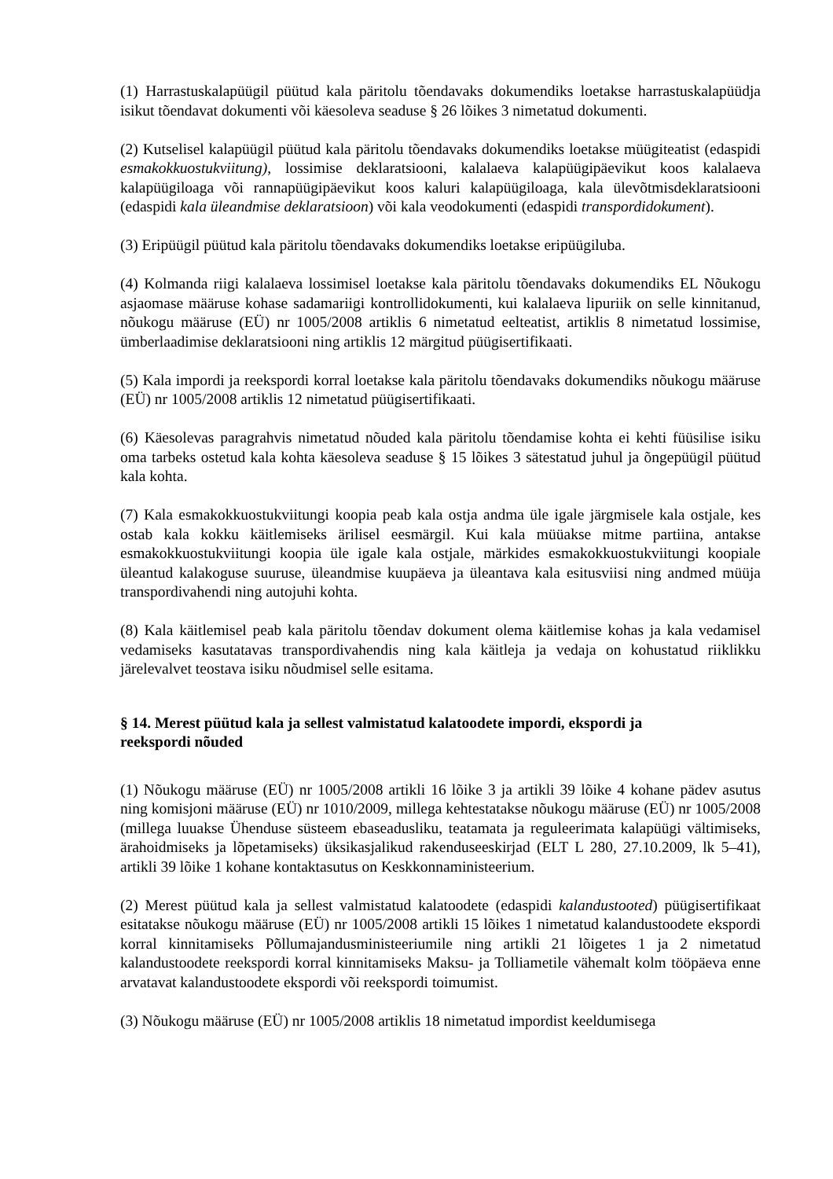(1) Harrastuskalapüügil püütud kala päritolu tõendavaks dokumendiks loetakse harrastuskalapüüdja isikut tõendavat dokumenti või käesoleva seaduse § 26 lõikes 3 nimetatud dokumenti.
(2) Kutselisel kalapüügil püütud kala päritolu tõendavaks dokumendiks loetakse müügiteatist (edaspidi esmakokkuostukviitung), lossimise deklaratsiooni, kalalaeva kalapüügipäevikut koos kalalaeva kalapüügiloaga või rannapüügipäevikut koos kaluri kalapüügiloaga, kala ülevõtmisdeklaratsiooni (edaspidi kala üleandmise deklaratsioon) või kala veodokumenti (edaspidi transpordidokument).
(3) Eripüügil püütud kala päritolu tõendavaks dokumendiks loetakse eripüügiluba.
(4) Kolmanda riigi kalalaeva lossimisel loetakse kala päritolu tõendavaks dokumendiks EL Nõukogu asjaomase määruse kohase sadamariigi kontrollidokumenti, kui kalalaeva lipuriik on selle kinnitanud, nõukogu määruse (EÜ) nr 1005/2008 artiklis 6 nimetatud eelteatist, artiklis 8 nimetatud lossimise, ümberlaadimise deklaratsiooni ning artiklis 12 märgitud püügisertifikaati.
(5) Kala impordi ja reekspordi korral loetakse kala päritolu tõendavaks dokumendiks nõukogu määruse (EÜ) nr 1005/2008 artiklis 12 nimetatud püügisertifikaati.
(6) Käesolevas paragrahvis nimetatud nõuded kala päritolu tõendamise kohta ei kehti füüsilise isiku oma tarbeks ostetud kala kohta käesoleva seaduse § 15 lõikes 3 sätestatud juhul ja õngepüügil püütud kala kohta.
(7) Kala esmakokkuostukviitungi koopia peab kala ostja andma üle igale järgmisele kala ostjale, kes ostab kala kokku käitlemiseks ärilisel eesmärgil. Kui kala müüakse mitme partiina, antakse esmakokkuostukviitungi koopia üle igale kala ostjale, märkides esmakokkuostukviitungi koopiale üleantud kalakoguse suuruse, üleandmise kuupäeva ja üleantava kala esitusviisi ning andmed müüja transpordivahendi ning autojuhi kohta.
(8) Kala käitlemisel peab kala päritolu tõendav dokument olema käitlemise kohas ja kala vedamisel vedamiseks kasutatavas transpordivahendis ning kala käitleja ja vedaja on kohustatud riiklikku järelevalvet teostava isiku nõudmisel selle esitama.
§ 14. Merest püütud kala ja sellest valmistatud kalatoodete impordi, ekspordi ja reekspordi nõuded
(1) Nõukogu määruse (EÜ) nr 1005/2008 artikli 16 lõike 3 ja artikli 39 lõike 4 kohane pädev asutus ning komisjoni määruse (EÜ) nr 1010/2009, millega kehtestatakse nõukogu määruse (EÜ) nr 1005/2008 (millega luuakse Ühenduse süsteem ebaseadusliku, teatamata ja reguleerimata kalapüügi vältimiseks, ärahoidmiseks ja lõpetamiseks) üksikasjalikud rakenduseeskirjad (ELT L 280, 27.10.2009, lk 5–41), artikli 39 lõike 1 kohane kontaktasutus on Keskkonnaministeerium.
(2) Merest püütud kala ja sellest valmistatud kalatoodete (edaspidi kalandustooted) püügisertifikaat esitatakse nõukogu määruse (EÜ) nr 1005/2008 artikli 15 lõikes 1 nimetatud kalandustoodete ekspordi korral kinnitamiseks Põllumajandusministeeriumile ning artikli 21 lõigetes 1 ja 2 nimetatud kalandustoodete reekspordi korral kinnitamiseks Maksu- ja Tolliametile vähemalt kolm tööpäeva enne arvatavat kalandustoodete ekspordi või reekspordi toimumist.
(3) Nõukogu määruse (EÜ) nr 1005/2008 artiklis 18 nimetatud impordist keeldumisega